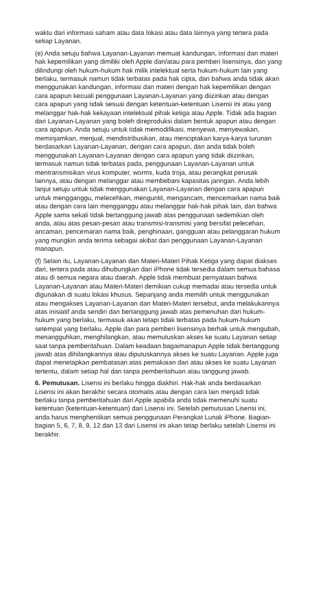waktu dari informasi saham atau data lokasi atau data lainnya yang tertera pada setiap Layanan.
(e) Anda setuju bahwa Layanan-Layanan memuat kandungan, informasi dan materi hak kepemilikan yang dimiliki oleh Apple dan/atau para pemberi lisensinya, dan yang dilindungi oleh hukum-hukum hak milik intelektual serta hukum-hukum lain yang berlaku, termasuk namun tidak terbatas pada hak cipta, dan bahwa anda tidak akan menggunakan kandungan, informasi dan materi dengan hak kepemilikan dengan cara apapun kecuali penggunaan Layanan-Layanan yang diizinkan atau dengan cara apapun yang tidak sesuai dengan ketentuan-ketentuan Lisensi ini atau yang melanggar hak-hak kekayaan intelektual pihak ketiga atau Apple. Tidak ada bagian dari Layanan-Layanan yang boleh direproduksi dalam bentuk apapun atau dengan cara apapun. Anda setuju untuk tidak memodifikasi, menyewa, menyewakan, meminjamkan, menjual, mendistribusikan, atau menciptakan karya-karya turunan berdasarkan Layanan-Layanan, dengan cara apapun, dan anda tidak boleh menggunakan Layanan-Layanan dengan cara apapun yang tidak diizinkan, termasuk namun tidak terbatas pada, penggunaan Layanan-Layanan untuk mentransmisikan virus komputer, worms, kuda troja, atau perangkat perusak lainnya, atau dengan melanggar atau membebani kapasitas jaringan. Anda lebih lanjut setuju untuk tidak menggunakan Layanan-Layanan dengan cara apapun untuk mengganggu, melecehkan, menguntit, mengancam, mencemarkan nama baik atau dengan cara lain mengganggu atau melanggar hak-hak pihak lain, dan bahwa Apple sama sekali tidak bertanggung jawab atas penggunaan sedemikian oleh anda, atau atas pesan-pesan atau transmisi-transmisi yang bersifat pelecehan, ancaman, pencemaran nama baik, penghinaan, gangguan atau pelanggaran hukum yang mungkin anda terima sebagai akibat dari penggunaan Layanan-Layanan manapun.
(f) Selain itu, Layanan-Layanan dan Materi-Materi Pihak Ketiga yang dapat diakses dari, tertera pada atau dihubungkan dari iPhone tidak tersedia dalam semua bahasa atau di semua negara atau daerah. Apple tidak membuat pernyataan bahwa Layanan-Layanan atau Materi-Materi demikian cukup memadai atau tersedia untuk digunakan di suatu lokasi khusus. Sepanjang anda memilih untuk menggunakan atau mengakses Layanan-Layanan dan Materi-Materi tersebut, anda melakukannya atas inisiatif anda sendiri dan bertanggung jawab atas pemenuhan dari hukum-hukum yang berlaku, termasuk akan tetapi tidak terbatas pada hukum-hukum setempat yang berlaku. Apple dan para pemberi lisensinya berhak untuk mengubah, menangguhkan, menghilangkan, atau memutuskan akses ke suatu Layanan setiap saat tanpa pemberitahuan. Dalam keadaan bagaimanapun Apple tidak bertanggung jawab atas dihilangkannya atau diputuskannya akses ke suatu Layanan. Apple juga dapat menetapkan pembatasan atas pemakaian dari atau akses ke suatu Layanan tertentu, dalam setiap hal dan tanpa pemberitahuan atau tanggung jawab.
6. Pemutusan. Lisensi ini berlaku hingga diakhiri. Hak-hak anda berdasarkan Lisensi ini akan berakhir secara otomatis atau dengan cara lain menjadi tidak berlaku tanpa pemberitahuan dari Apple apabila anda tidak memenuhi suatu ketentuan (ketentuan-ketentuan) dari Lisensi ini. Setelah pemutusan Lisensi ini, anda harus menghentikan semua penggunaan Perangkat Lunak iPhone. Bagian-bagian 5, 6, 7, 8, 9, 12 dan 13 dari Lisensi ini akan tetap berlaku setelah Lisensi ini berakhir.